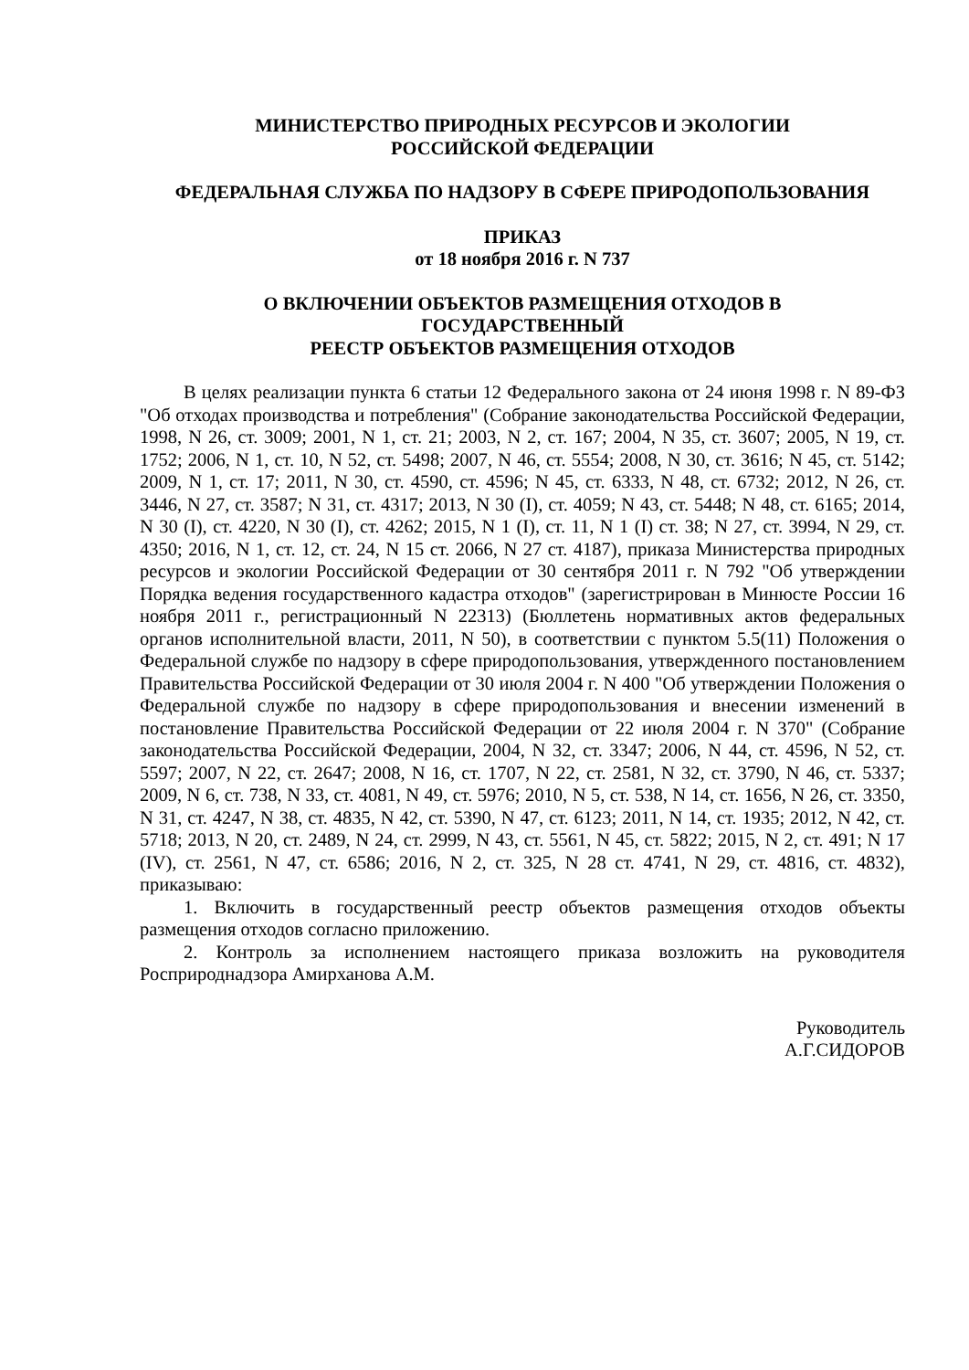МИНИСТЕРСТВО ПРИРОДНЫХ РЕСУРСОВ И ЭКОЛОГИИ
РОССИЙСКОЙ ФЕДЕРАЦИИ
ФЕДЕРАЛЬНАЯ СЛУЖБА ПО НАДЗОРУ В СФЕРЕ ПРИРОДОПОЛЬЗОВАНИЯ
ПРИКАЗ
от 18 ноября 2016 г. N 737
О ВКЛЮЧЕНИИ ОБЪЕКТОВ РАЗМЕЩЕНИЯ ОТХОДОВ В
ГОСУДАРСТВЕННЫЙ
РЕЕСТР ОБЪЕКТОВ РАЗМЕЩЕНИЯ ОТХОДОВ
В целях реализации пункта 6 статьи 12 Федерального закона от 24 июня 1998 г. N 89-ФЗ "Об отходах производства и потребления" (Собрание законодательства Российской Федерации, 1998, N 26, ст. 3009; 2001, N 1, ст. 21; 2003, N 2, ст. 167; 2004, N 35, ст. 3607; 2005, N 19, ст. 1752; 2006, N 1, ст. 10, N 52, ст. 5498; 2007, N 46, ст. 5554; 2008, N 30, ст. 3616; N 45, ст. 5142; 2009, N 1, ст. 17; 2011, N 30, ст. 4590, ст. 4596; N 45, ст. 6333, N 48, ст. 6732; 2012, N 26, ст. 3446, N 27, ст. 3587; N 31, ст. 4317; 2013, N 30 (I), ст. 4059; N 43, ст. 5448; N 48, ст. 6165; 2014, N 30 (I), ст. 4220, N 30 (I), ст. 4262; 2015, N 1 (I), ст. 11, N 1 (I) ст. 38; N 27, ст. 3994, N 29, ст. 4350; 2016, N 1, ст. 12, ст. 24, N 15 ст. 2066, N 27 ст. 4187), приказа Министерства природных ресурсов и экологии Российской Федерации от 30 сентября 2011 г. N 792 "Об утверждении Порядка ведения государственного кадастра отходов" (зарегистрирован в Минюсте России 16 ноября 2011 г., регистрационный N 22313) (Бюллетень нормативных актов федеральных органов исполнительной власти, 2011, N 50), в соответствии с пунктом 5.5(11) Положения о Федеральной службе по надзору в сфере природопользования, утвержденного постановлением Правительства Российской Федерации от 30 июля 2004 г. N 400 "Об утверждении Положения о Федеральной службе по надзору в сфере природопользования и внесении изменений в постановление Правительства Российской Федерации от 22 июля 2004 г. N 370" (Собрание законодательства Российской Федерации, 2004, N 32, ст. 3347; 2006, N 44, ст. 4596, N 52, ст. 5597; 2007, N 22, ст. 2647; 2008, N 16, ст. 1707, N 22, ст. 2581, N 32, ст. 3790, N 46, ст. 5337; 2009, N 6, ст. 738, N 33, ст. 4081, N 49, ст. 5976; 2010, N 5, ст. 538, N 14, ст. 1656, N 26, ст. 3350, N 31, ст. 4247, N 38, ст. 4835, N 42, ст. 5390, N 47, ст. 6123; 2011, N 14, ст. 1935; 2012, N 42, ст. 5718; 2013, N 20, ст. 2489, N 24, ст. 2999, N 43, ст. 5561, N 45, ст. 5822; 2015, N 2, ст. 491; N 17 (IV), ст. 2561, N 47, ст. 6586; 2016, N 2, ст. 325, N 28 ст. 4741, N 29, ст. 4816, ст. 4832), приказываю:
1. Включить в государственный реестр объектов размещения отходов объекты размещения отходов согласно приложению.
2. Контроль за исполнением настоящего приказа возложить на руководителя Росприроднадзора Амирханова А.М.
Руководитель
А.Г.СИДОРОВ